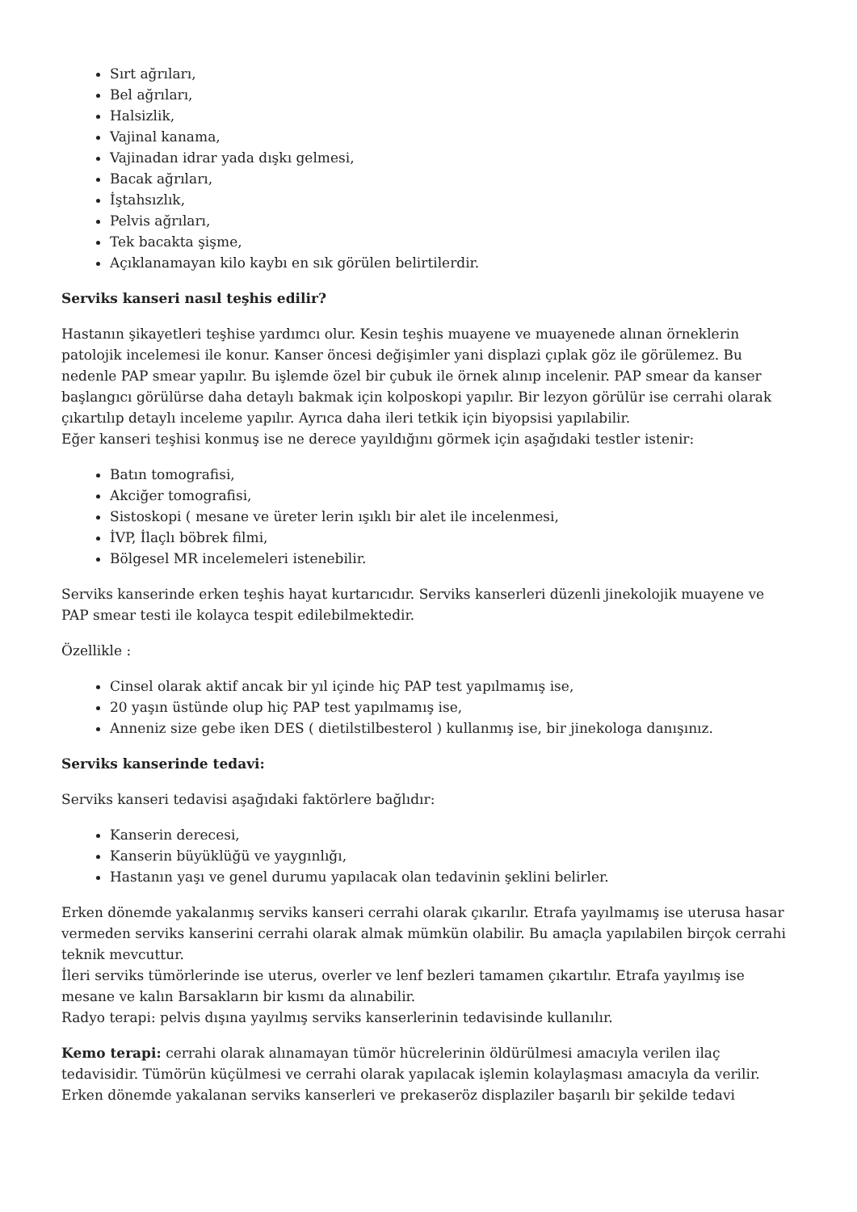Sırt ağrıları,
Bel ağrıları,
Halsizlik,
Vajinal kanama,
Vajinadan idrar yada dışkı gelmesi,
Bacak ağrıları,
İştahsızlık,
Pelvis ağrıları,
Tek bacakta şişme,
Açıklanamayan kilo kaybı en sık görülen belirtilerdir.
Serviks kanseri nasıl teşhis edilir?
Hastanın şikayetleri teşhise yardımcı olur. Kesin teşhis muayene ve muayenede alınan örneklerin patolojik incelemesi ile konur. Kanser öncesi değişimler yani displazi çıplak göz ile görülemez. Bu nedenle PAP smear yapılır. Bu işlemde özel bir çubuk ile örnek alınıp incelenir. PAP smear da kanser başlangıcı görülürse daha detaylı bakmak için kolposkopi yapılır. Bir lezyon görülür ise cerrahi olarak çıkartılıp detaylı inceleme yapılır. Ayrıca daha ileri tetkik için biyopsisi yapılabilir.
Eğer kanseri teşhisi konmuş ise ne derece yayıldığını görmek için aşağıdaki testler istenir:
Batın tomografisi,
Akciğer tomografisi,
Sistoskopi ( mesane ve üreter lerin ışıklı bir alet ile incelenmesi,
İVP, İlaçlı böbrek filmi,
Bölgesel MR incelemeleri istenebilir.
Serviks kanserinde erken teşhis hayat kurtarıcıdır. Serviks kanserleri düzenli jinekolojik muayene ve PAP smear testi ile kolayca tespit edilebilmektedir.
Özellikle :
Cinsel olarak aktif ancak bir yıl içinde hiç PAP test yapılmamış ise,
20 yaşın üstünde olup hiç PAP test yapılmamış ise,
Anneniz size gebe iken DES ( dietilstilbesterol ) kullanmış ise, bir jinekologa danışınız.
Serviks kanserinde tedavi:
Serviks kanseri tedavisi aşağıdaki faktörlere bağlıdır:
Kanserin derecesi,
Kanserin büyüklüğü ve yaygınlığı,
Hastanın yaşı ve genel durumu yapılacak olan tedavinin şeklini belirler.
Erken dönemde yakalanmış serviks kanseri cerrahi olarak çıkarılır. Etrafa yayılmamış ise uterusa hasar vermeden serviks kanserini cerrahi olarak almak mümkün olabilir. Bu amaçla yapılabilen birçok cerrahi teknik mevcuttur.
İleri serviks tümörlerinde ise uterus, overler ve lenf bezleri tamamen çıkartılır. Etrafa yayılmış ise mesane ve kalın Barsakların bir kısmı da alınabilir.
Radyo terapi: pelvis dışına yayılmış serviks kanserlerinin tedavisinde kullanılır.
Kemo terapi: cerrahi olarak alınamayan tümör hücrelerinin öldürülmesi amacıyla verilen ilaç tedavisidir. Tümörün küçülmesi ve cerrahi olarak yapılacak işlemin kolaylaşması amacıyla da verilir. Erken dönemde yakalanan serviks kanserleri ve prekaseröz displaziler başarılı bir şekilde tedavi